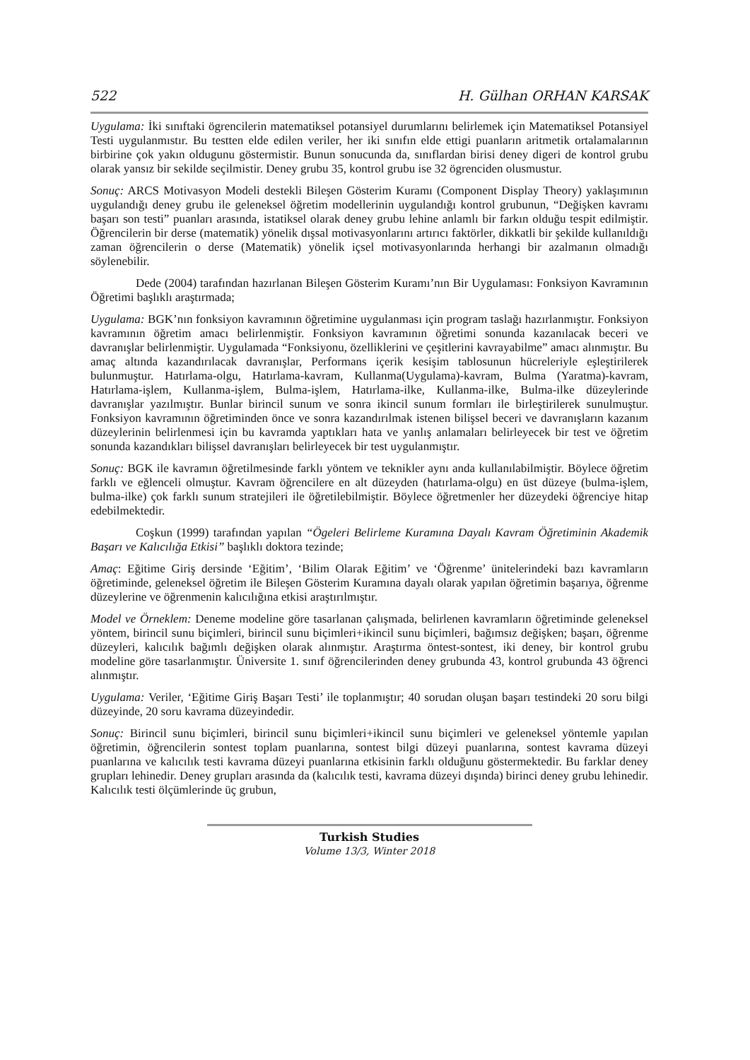522 H. Gülhan ORHAN KARSAK
Uygulama: İki sınıftaki ögrencilerin matematiksel potansiyel durumlarını belirlemek için Matematiksel Potansiyel Testi uygulanmıstır. Bu testten elde edilen veriler, her iki sınıfın elde ettigi puanların aritmetik ortalamalarının birbirine çok yakın oldugunu göstermistir. Bunun sonucunda da, sınıflardan birisi deney digeri de kontrol grubu olarak yansız bir sekilde seçilmistir. Deney grubu 35, kontrol grubu ise 32 ögrenciden olusmustur.
Sonuç: ARCS Motivasyon Modeli destekli Bileşen Gösterim Kuramı (Component Display Theory) yaklaşımının uygulandığı deney grubu ile geleneksel öğretim modellerinin uygulandığı kontrol grubunun, “Değişken kavramı başarı son testi” puanları arasında, istatiksel olarak deney grubu lehine anlamlı bir farkın olduğu tespit edilmiştir. Öğrencilerin bir derse (matematik) yönelik dışsal motivasyonlarını artırıcı faktörler, dikkatli bir şekilde kullanıldığı zaman öğrencilerin o derse (Matematik) yönelik içsel motivasyonlarında herhangi bir azalmanın olmadığı söylenebilir.
Dede (2004) tarafından hazırlanan Bileşen Gösterim Kuramı’nın Bir Uygulaması: Fonksiyon Kavramının Öğretimi başlıklı araştırmada;
Uygulama: BGK’nın fonksiyon kavramının öğretimine uygulanması için program taslağı hazırlanmıştır. Fonksiyon kavramının öğretim amacı belirlenmiştir. Fonksiyon kavramının öğretimi sonunda kazanılacak beceri ve davranışlar belirlenmiştir. Uygulamada “Fonksiyonu, özelliklerini ve çeşitlerini kavrayabilme” amacı alınmıştır. Bu amaç altında kazandırılacak davranışlar, Performans içerik kesişim tablosunun hücreleriyle eşleştirilerek bulunmuştur. Hatırlama-olgu, Hatırlama-kavram, Kullanma(Uygulama)-kavram, Bulma (Yaratma)-kavram, Hatırlama-işlem, Kullanma-işlem, Bulma-işlem, Hatırlama-ilke, Kullanma-ilke, Bulma-ilke düzeylerinde davranışlar yazılmıştır. Bunlar birincil sunum ve sonra ikincil sunum formları ile birleştirilerek sunulmuştur. Fonksiyon kavramının öğretiminden önce ve sonra kazandırılmak istenen bilişsel beceri ve davranışların kazanım düzeylerinin belirlenmesi için bu kavramda yaptıkları hata ve yanlış anlamaları belirleyecek bir test ve öğretim sonunda kazandıkları bilişsel davranışları belirleyecek bir test uygulanmıştır.
Sonuç: BGK ile kavramın öğretilmesinde farklı yöntem ve teknikler aynı anda kullanılabilmiştir. Böylece öğretim farklı ve eğlenceli olmuştur. Kavram öğrencilere en alt düzeyden (hatırlama-olgu) en üst düzeye (bulma-işlem, bulma-ilke) çok farklı sunum stratejileri ile öğretilebilmiştir. Böylece öğretmenler her düzeydeki öğrenciye hitap edebilmektedir.
Coşkun (1999) tarafından yapılan “Ögeleri Belirleme Kuramına Dayalı Kavram Öğretiminin Akademik Başarı ve Kalıcılığa Etkisi” başlıklı doktora tezinde;
Amaç: Eğitime Giriş dersinde ‘Eğitim’, ‘Bilim Olarak Eğitim’ ve ‘Öğrenme’ ünitelerindeki bazı kavramların öğretiminde, geleneksel öğretim ile Bileşen Gösterim Kuramına dayalı olarak yapılan öğretimin başarıya, öğrenme düzeylerine ve öğrenmenin kalıcılığına etkisi araştırılmıştır.
Model ve Örneklem: Deneme modeline göre tasarlanan çalışmada, belirlenen kavramların öğretiminde geleneksel yöntem, birincil sunu biçimleri, birincil sunu biçimleri+ikincil sunu biçimleri, bağımsız değişken; başarı, öğrenme düzeyleri, kalıcılık bağımlı değişken olarak alınmıştır. Araştırma öntest-sontest, iki deney, bir kontrol grubu modeline göre tasarlanmıştır. Üniversite 1. sınıf öğrencilerinden deney grubunda 43, kontrol grubunda 43 öğrenci alınmıştır.
Uygulama: Veriler, ‘Eğitime Giriş Başarı Testi’ ile toplanmıştır; 40 sorudan oluşan başarı testindeki 20 soru bilgi düzeyinde, 20 soru kavrama düzeyindedir.
Sonuç: Birincil sunu biçimleri, birincil sunu biçimleri+ikincil sunu biçimleri ve geleneksel yöntemle yapılan öğretimin, öğrencilerin sontest toplam puanlarına, sontest bilgi düzeyi puanlarına, sontest kavrama düzeyi puanlarına ve kalıcılık testi kavrama düzeyi puanlarına etkisinin farklı olduğunu göstermektedir. Bu farklar deney grupları lehinedir. Deney grupları arasında da (kalıcılık testi, kavrama düzeyi dışında) birinci deney grubu lehinedir. Kalıcılık testi ölçümlerinde üç grubun,
Turkish Studies
Volume 13/3, Winter 2018